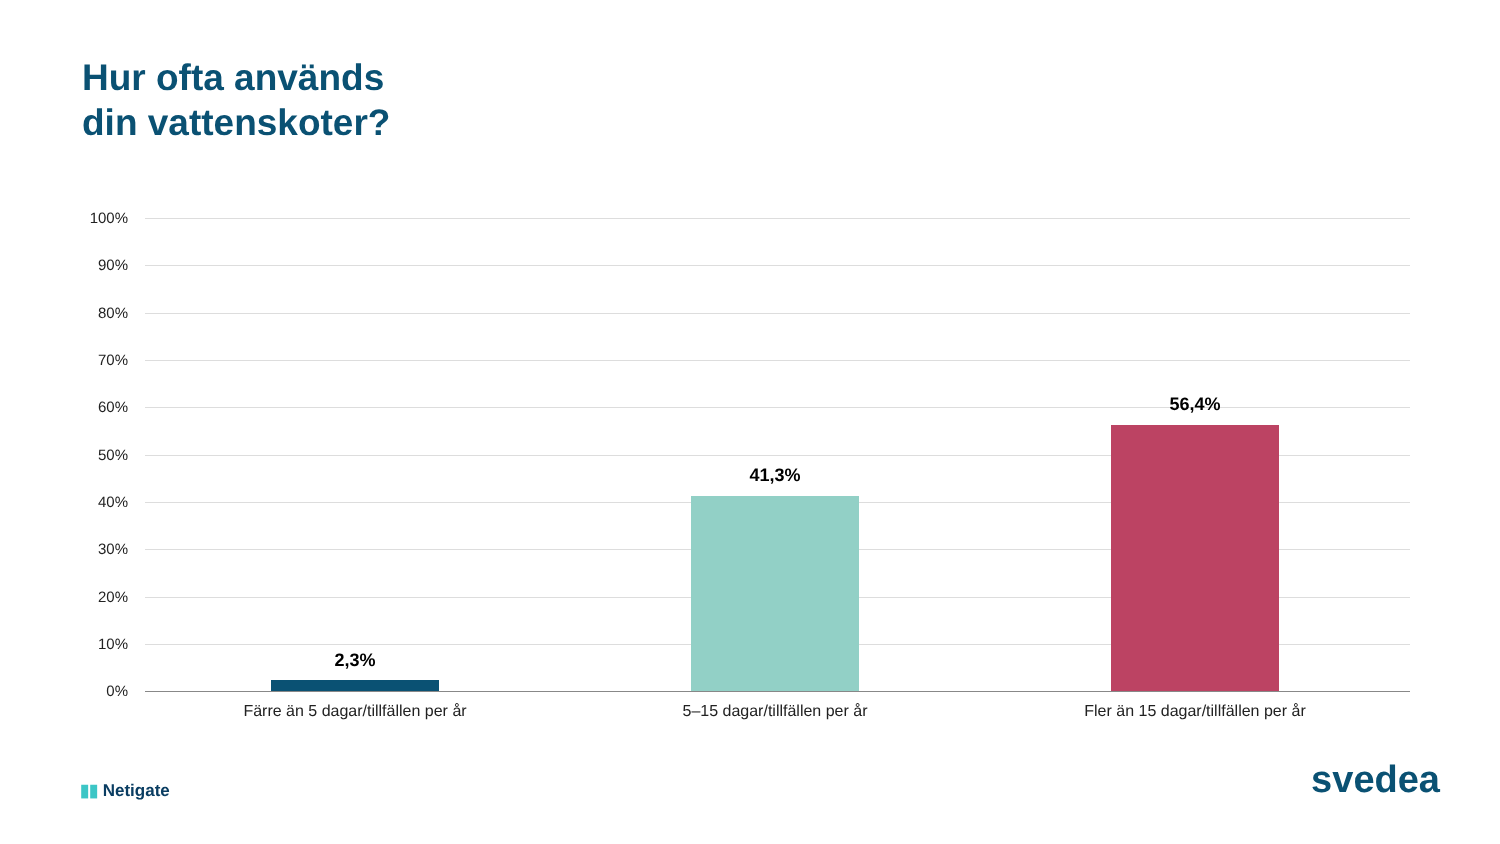Hur ofta används
din vattenskoter?
100%
90%
80%
70%
60%
50%
40%
30%
20%
10%
0%
2,3%
41,3%
56,4%
Färre än 5 dagar/tillfällen per år 5–15 dagar/tillfällen per år Fler än 15 dagar/tillfällen per år
▮▮ Netigate svedea